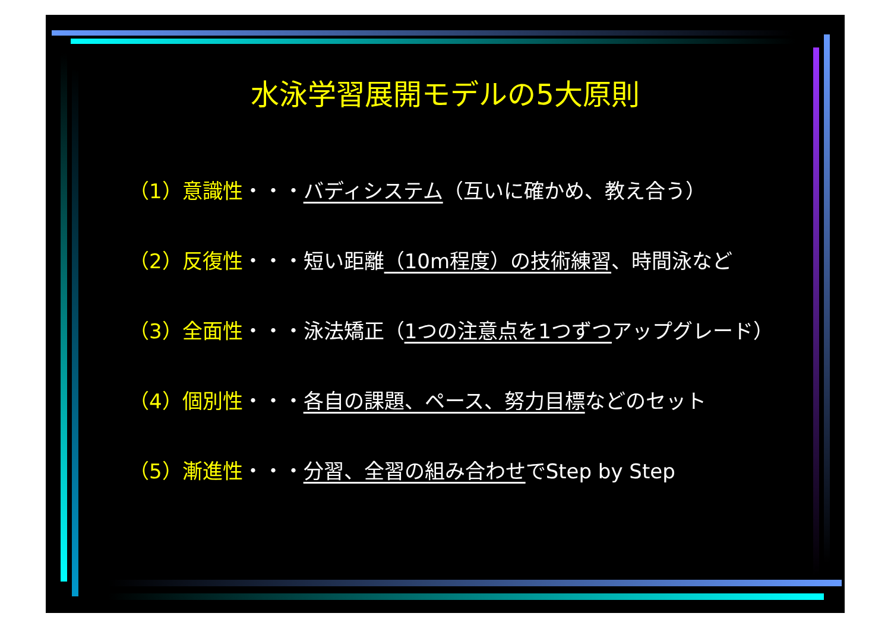水泳学習展開モデルの5大原則
（1）意識性・・・バディシステム（互いに確かめ、教え合う）
（2）反復性・・・短い距離（10m程度）の技術練習、時間泳など
（3）全面性・・・泳法矯正（1つの注意点を1つずつアップグレード）
（4）個別性・・・各自の課題、ペース、努力目標などのセット
（5）漸進性・・・分習、全習の組み合わせでStep by Step